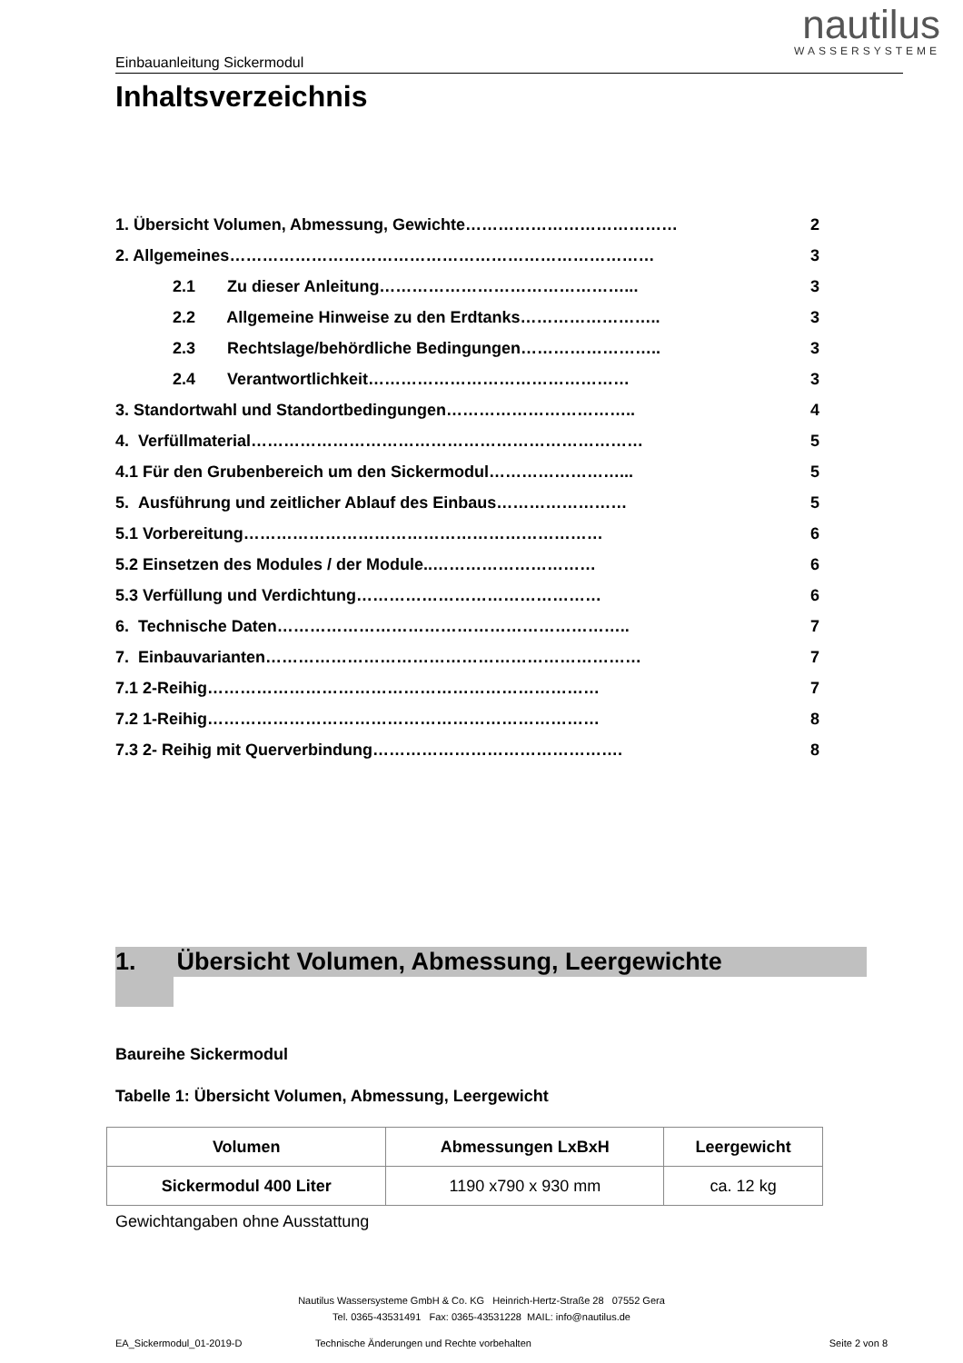nautilus
WASSERSYSTEME
Einbauanleitung Sickermodul
Inhaltsverzeichnis
1. Übersicht Volumen, Abmessung, Gewichte………………………………… 2
2. Allgemeines…………………………………………………………………… 3
2.1 Zu dieser Anleitung………………………………………... 3
2.2 Allgemeine Hinweise zu den Erdtanks…………………….. 3
2.3 Rechtslage/behördliche Bedingungen…………………….. 3
2.4 Verantwortlichkeit………………………………………… 3
3. Standortwahl und Standortbedingungen…………………………….. 4
4. Verfüllmaterial……………………………………………………………… 5
4.1 Für den Grubenbereich um den Sickermodul……………………... 5
5. Ausführung und zeitlicher Ablauf des Einbaus…………………… 5
5.1 Vorbereitung………………………………………………………… 6
5.2 Einsetzen des Modules / der Module..………………………… 6
5.3 Verfüllung und Verdichtung……………………………………… 6
6. Technische Daten……………………………………………………….. 7
7. Einbauvarianten…………………………………………………………… 7
7.1 2-Reihig……………………………………………………………… 7
7.2 1-Reihig……………………………………………………………… 8
7.3 2- Reihig mit Querverbindung………………………………………. 8
1. Übersicht Volumen, Abmessung, Leergewichte
Baureihe Sickermodul
Tabelle 1: Übersicht Volumen, Abmessung, Leergewicht
| Volumen | Abmessungen LxBxH | Leergewicht |
| --- | --- | --- |
| Sickermodul 400 Liter | 1190 x790 x 930 mm | ca. 12 kg |
Gewichtangaben ohne Ausstattung
Nautilus Wassersysteme GmbH & Co. KG Heinrich-Hertz-Straße 28 07552 Gera
Tel. 0365-43531491 Fax: 0365-43531228 MAIL: info@nautilus.de
EA_Sickermodul_01-2019-D Technische Änderungen und Rechte vorbehalten Seite 2 von 8